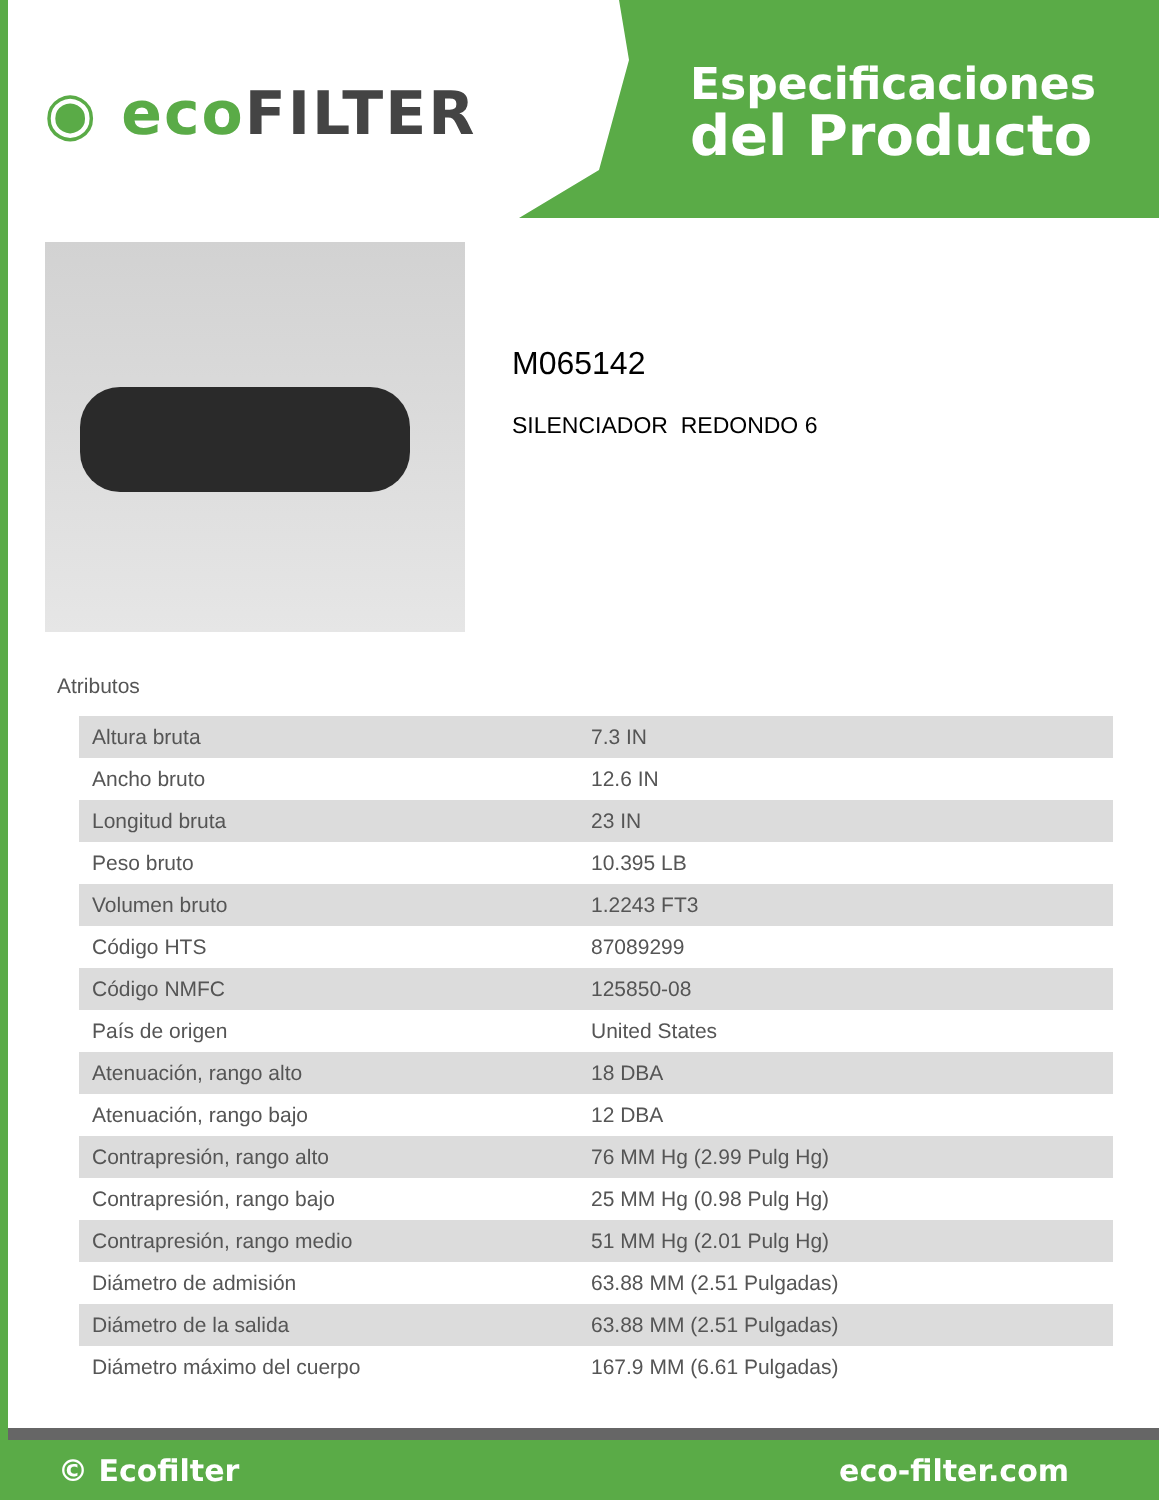◉ ecoFILTER
Especificaciones
del Producto
M065142
SILENCIADOR REDONDO 6
Atributos
| Altura bruta | 7.3 IN |
| Ancho bruto | 12.6 IN |
| Longitud bruta | 23 IN |
| Peso bruto | 10.395 LB |
| Volumen bruto | 1.2243 FT3 |
| Código HTS | 87089299 |
| Código NMFC | 125850-08 |
| País de origen | United States |
| Atenuación, rango alto | 18 DBA |
| Atenuación, rango bajo | 12 DBA |
| Contrapresión, rango alto | 76 MM Hg (2.99 Pulg Hg) |
| Contrapresión, rango bajo | 25 MM Hg (0.98 Pulg Hg) |
| Contrapresión, rango medio | 51 MM Hg (2.01 Pulg Hg) |
| Diámetro de admisión | 63.88 MM (2.51 Pulgadas) |
| Diámetro de la salida | 63.88 MM (2.51 Pulgadas) |
| Diámetro máximo del cuerpo | 167.9 MM (6.61 Pulgadas) |
© Ecofilter eco-filter.com